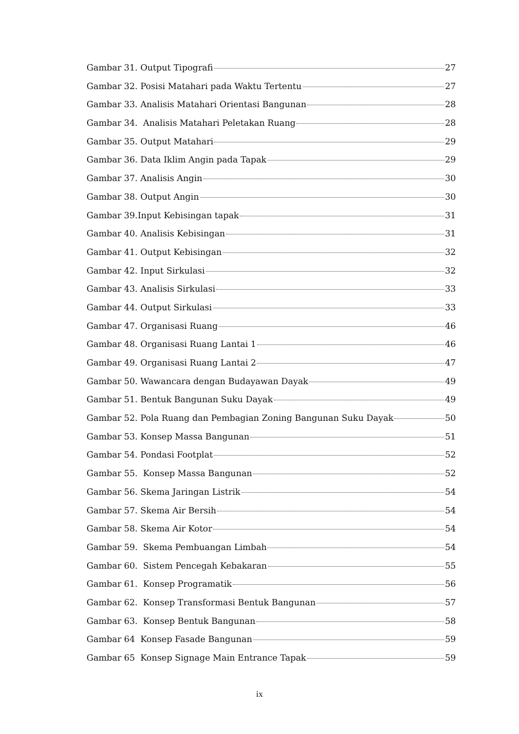Gambar 31. Output Tipografi 27
Gambar 32. Posisi Matahari pada Waktu Tertentu 27
Gambar 33. Analisis Matahari Orientasi Bangunan 28
Gambar 34. Analisis Matahari Peletakan Ruang 28
Gambar 35. Output Matahari 29
Gambar 36. Data Iklim Angin pada Tapak 29
Gambar 37. Analisis Angin 30
Gambar 38. Output Angin 30
Gambar 39.Input Kebisingan tapak 31
Gambar 40. Analisis Kebisingan 31
Gambar 41. Output Kebisingan 32
Gambar 42. Input Sirkulasi 32
Gambar 43. Analisis Sirkulasi 33
Gambar 44. Output Sirkulasi 33
Gambar 47. Organisasi Ruang 46
Gambar 48. Organisasi Ruang Lantai 1 46
Gambar 49. Organisasi Ruang Lantai 2 47
Gambar 50. Wawancara dengan Budayawan Dayak 49
Gambar 51. Bentuk Bangunan Suku Dayak 49
Gambar 52. Pola Ruang dan Pembagian Zoning Bangunan Suku Dayak 50
Gambar 53. Konsep Massa Bangunan 51
Gambar 54. Pondasi Footplat 52
Gambar 55. Konsep Massa Bangunan 52
Gambar 56. Skema Jaringan Listrik 54
Gambar 57. Skema Air Bersih 54
Gambar 58. Skema Air Kotor 54
Gambar 59. Skema Pembuangan Limbah 54
Gambar 60. Sistem Pencegah Kebakaran 55
Gambar 61. Konsep Programatik 56
Gambar 62. Konsep Transformasi Bentuk Bangunan 57
Gambar 63. Konsep Bentuk Bangunan 58
Gambar 64 Konsep Fasade Bangunan 59
Gambar 65 Konsep Signage Main Entrance Tapak 59
ix